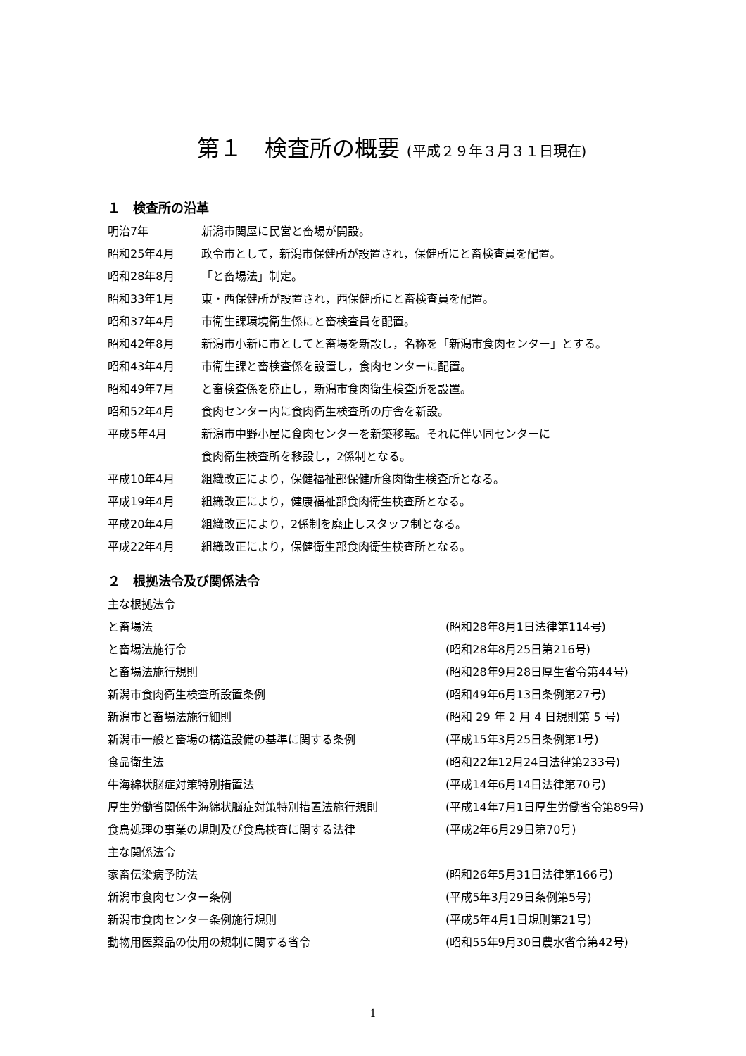第１　検査所の概要 (平成２９年３月３１日現在)
１　検査所の沿革
明治7年 新潟市関屋に民営と畜場が開設。
昭和25年4月 政令市として，新潟市保健所が設置され，保健所にと畜検査員を配置。
昭和28年8月 「と畜場法」制定。
昭和33年1月 東・西保健所が設置され，西保健所にと畜検査員を配置。
昭和37年4月 市衛生課環境衛生係にと畜検査員を配置。
昭和42年8月 新潟市小新に市としてと畜場を新設し，名称を「新潟市食肉センター」とする。
昭和43年4月 市衛生課と畜検査係を設置し，食肉センターに配置。
昭和49年7月 と畜検査係を廃止し，新潟市食肉衛生検査所を設置。
昭和52年4月 食肉センター内に食肉衛生検査所の庁舎を新設。
平成5年4月 新潟市中野小屋に食肉センターを新築移転。それに伴い同センターに
食肉衛生検査所を移設し，2係制となる。
平成10年4月 組織改正により，保健福祉部保健所食肉衛生検査所となる。
平成19年4月 組織改正により，健康福祉部食肉衛生検査所となる。
平成20年4月 組織改正により，2係制を廃止しスタッフ制となる。
平成22年4月 組織改正により，保健衛生部食肉衛生検査所となる。
２　根拠法令及び関係法令
主な根拠法令
と畜場法 (昭和28年8月1日法律第114号)
と畜場法施行令 (昭和28年8月25日第216号)
と畜場法施行規則 (昭和28年9月28日厚生省令第44号)
新潟市食肉衛生検査所設置条例 (昭和49年6月13日条例第27号)
新潟市と畜場法施行細則 (昭和 29 年 2 月 4 日規則第 5 号)
新潟市一般と畜場の構造設備の基準に関する条例 (平成15年3月25日条例第1号)
食品衛生法 (昭和22年12月24日法律第233号)
牛海綿状脳症対策特別措置法 (平成14年6月14日法律第70号)
厚生労働省関係牛海綿状脳症対策特別措置法施行規則 (平成14年7月1日厚生労働省令第89号)
食鳥処理の事業の規則及び食鳥検査に関する法律 (平成2年6月29日第70号)
主な関係法令
家畜伝染病予防法 (昭和26年5月31日法律第166号)
新潟市食肉センター条例 (平成5年3月29日条例第5号)
新潟市食肉センター条例施行規則 (平成5年4月1日規則第21号)
動物用医薬品の使用の規制に関する省令 (昭和55年9月30日農水省令第42号)
1